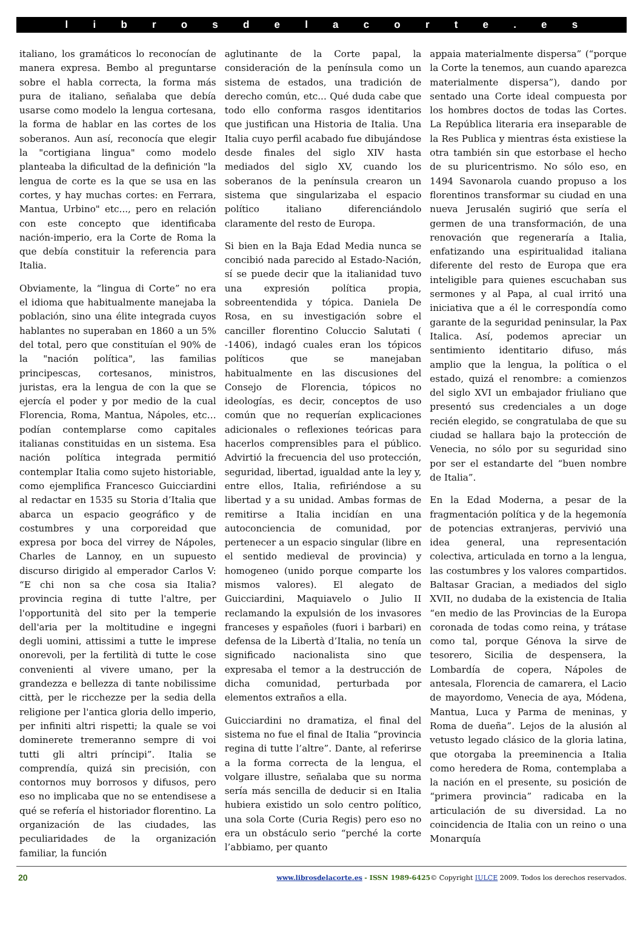l i b r o s d e l a c o r t e . e s
italiano, los gramáticos lo reconocían de manera expresa. Bembo al preguntarse sobre el habla correcta, la forma más pura de italiano, señalaba que debía usarse como modelo la lengua cortesana, la forma de hablar en las cortes de los soberanos. Aun así, reconocía que elegir la "cortigiana lingua" como modelo planteaba la dificultad de la definición "la lengua de corte es la que se usa en las cortes, y hay muchas cortes: en Ferrara, Mantua, Urbino" etc..., pero en relación con este concepto que identificaba nación-imperio, era la Corte de Roma la que debía constituir la referencia para Italia.
Obviamente, la “lingua di Corte” no era el idioma que habitualmente manejaba la población, sino una élite integrada cuyos hablantes no superaban en 1860 a un 5% del total, pero que constituían el 90% de la "nación política", las familias principescas, cortesanos, ministros, juristas, era la lengua de con la que se ejercía el poder y por medio de la cual Florencia, Roma, Mantua, Nápoles, etc… podían contemplarse como capitales italianas constituidas en un sistema. Esa nación política integrada permitió contemplar Italia como sujeto historiable, como ejemplifica Francesco Guicciardini al redactar en 1535 su Storia d’Italia que abarca un espacio geográfico y de costumbres y una corporeidad que expresa por boca del virrey de Nápoles, Charles de Lannoy, en un supuesto discurso dirigido al emperador Carlos V: “E chi non sa che cosa sia Italia? provincia regina di tutte l'altre, per l'opportunità del sito per la temperie dell'aria per la moltitudine e ingegni degli uomini, attissimi a tutte le imprese onorevoli, per la fertilità di tutte le cose convenienti al vivere umano, per la grandezza e bellezza di tante nobilissime città, per le ricchezze per la sedia della religione per l'antica gloria dello imperio, per infiniti altri rispetti; la quale se voi dominerete tremeranno sempre di voi tutti gli altri príncipi”. Italia se comprendía, quizá sin precisión, con contornos muy borrosos y difusos, pero eso no implicaba que no se entendisese a qué se refería el historiador florentino. La organización de las ciudades, las peculiaridades de la organización familiar, la función
aglutinante de la Corte papal, la consideración de la península como un sistema de estados, una tradición de derecho común, etc... Qué duda cabe que todo ello conforma rasgos identitarios que justifican una Historia de Italia. Una Italia cuyo perfil acabado fue dibujándose desde finales del siglo XIV hasta mediados del siglo XV, cuando los soberanos de la península crearon un sistema que singularizaba el espacio político italiano diferenciándolo claramente del resto de Europa.
Si bien en la Baja Edad Media nunca se concibió nada parecido al Estado-Nación, sí se puede decir que la italianidad tuvo una expresión política propia, sobreentendida y tópica. Daniela De Rosa, en su investigación sobre el canciller florentino Coluccio Salutati ( -1406), indagó cuales eran los tópicos políticos que se manejaban habitualmente en las discusiones del Consejo de Florencia, tópicos no ideologías, es decir, conceptos de uso común que no requerían explicaciones adicionales o reflexiones teóricas para hacerlos comprensibles para el público. Advirtió la frecuencia del uso protección, seguridad, libertad, igualdad ante la ley y, entre ellos, Italia, refiriéndose a su libertad y a su unidad. Ambas formas de remitirse a Italia incidían en una autoconciencia de comunidad, por pertenecer a un espacio singular (libre en el sentido medieval de provincia) y homogeneo (unido porque comparte los mismos valores). El alegato de Guicciardini, Maquiavelo o Julio II reclamando la expulsión de los invasores franceses y españoles (fuori i barbari) en defensa de la Libertà d’Italia, no tenía un significado nacionalista sino que expresaba el temor a la destrucción de dicha comunidad, perturbada por elementos extraños a ella.
Guicciardini no dramatiza, el final del sistema no fue el final de Italia “provincia regina di tutte l’altre”. Dante, al referirse a la forma correcta de la lengua, el volgare illustre, señalaba que su norma sería más sencilla de deducir si en Italia hubiera existido un solo centro político, una sola Corte (Curia Regis) pero eso no era un obstáculo serio “perché la corte l’abbiamo, per quanto
appaia materialmente dispersa” (“porque la Corte la tenemos, aun cuando aparezca materialmente dispersa”), dando por sentado una Corte ideal compuesta por los hombres doctos de todas las Cortes. La República literaria era inseparable de la Res Publica y mientras ésta existiese la otra también sin que estorbase el hecho de su pluricentrismo. No sólo eso, en 1494 Savonarola cuando propuso a los florentinos transformar su ciudad en una nueva Jerusalén sugirió que sería el germen de una transformación, de una renovación que regeneraría a Italia, enfatizando una espiritualidad italiana diferente del resto de Europa que era inteligible para quienes escuchaban sus sermones y al Papa, al cual irritó una iniciativa que a él le correspondía como garante de la seguridad peninsular, la Pax Italica. Así, podemos apreciar un sentimiento identitario difuso, más amplio que la lengua, la política o el estado, quizá el renombre: a comienzos del siglo XVI un embajador friuliano que presentó sus credenciales a un doge recién elegido, se congratulaba de que su ciudad se hallara bajo la protección de Venecia, no sólo por su seguridad sino por ser el estandarte del “buen nombre de Italia”.
En la Edad Moderna, a pesar de la fragmentación política y de la hegemonía de potencias extranjeras, pervivió una idea general, una representación colectiva, articulada en torno a la lengua, las costumbres y los valores compartidos. Baltasar Gracian, a mediados del siglo XVII, no dudaba de la existencia de Italia “en medio de las Provincias de la Europa coronada de todas como reina, y trátase como tal, porque Génova la sirve de tesorero, Sicilia de despensera, la Lombardía de copera, Nápoles de antesala, Florencia de camarera, el Lacio de mayordomo, Venecia de aya, Módena, Mantua, Luca y Parma de meninas, y Roma de dueña”. Lejos de la alusión al vetusto legado clásico de la gloria latina, que otorgaba la preeminencia a Italia como heredera de Roma, contemplaba a la nación en el presente, su posición de “primera provincia” radicaba en la articulación de su diversidad. La no coincidencia de Italia con un reino o una Monarquía
20 www.librosdelacorte.es - ISSN 1989-6425© Copyright IULCE 2009. Todos los derechos reservados.